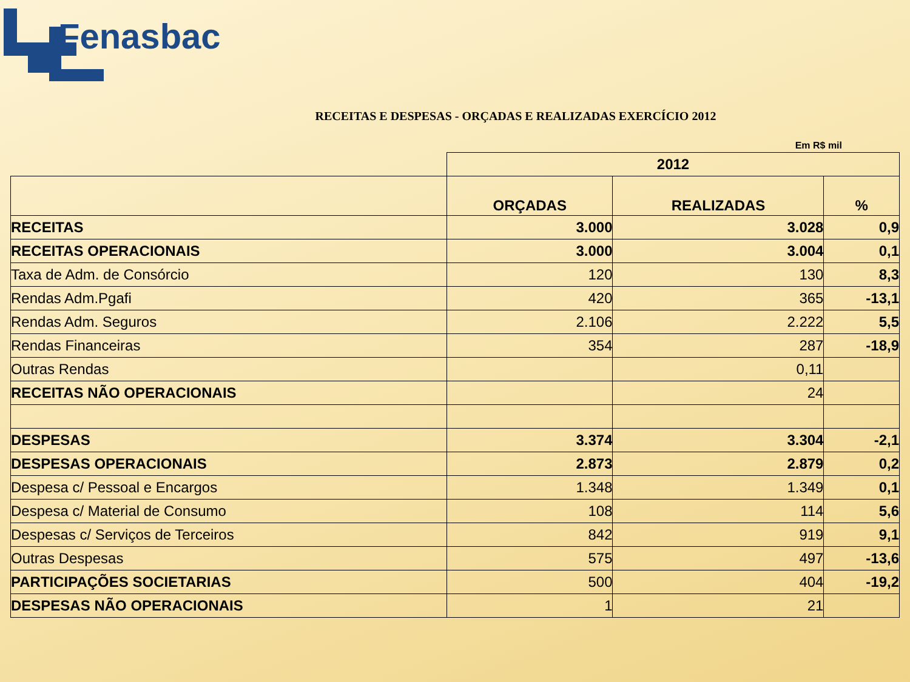Fenasbac
RECEITAS E DESPESAS - ORÇADAS E REALIZADAS EXERCÍCIO 2012
Em R$ mil
| | 2012 | | |
| --- | --- | --- | --- |
| | ORÇADAS | REALIZADAS | % |
| RECEITAS | 3.000 | 3.028 | 0,9 |
| RECEITAS OPERACIONAIS | 3.000 | 3.004 | 0,1 |
| Taxa de Adm. de Consórcio | 120 | 130 | 8,3 |
| Rendas Adm.Pgafi | 420 | 365 | -13,1 |
| Rendas Adm. Seguros | 2.106 | 2.222 | 5,5 |
| Rendas Financeiras | 354 | 287 | -18,9 |
| Outras Rendas | | 0,11 | |
| RECEITAS NÃO OPERACIONAIS | | 24 | |
| DESPESAS | 3.374 | 3.304 | -2,1 |
| DESPESAS OPERACIONAIS | 2.873 | 2.879 | 0,2 |
| Despesa c/ Pessoal e Encargos | 1.348 | 1.349 | 0,1 |
| Despesa c/ Material de Consumo | 108 | 114 | 5,6 |
| Despesas c/ Serviços de Terceiros | 842 | 919 | 9,1 |
| Outras Despesas | 575 | 497 | -13,6 |
| PARTICIPAÇÕES SOCIETARIAS | 500 | 404 | -19,2 |
| DESPESAS NÃO OPERACIONAIS | 1 | 21 | |